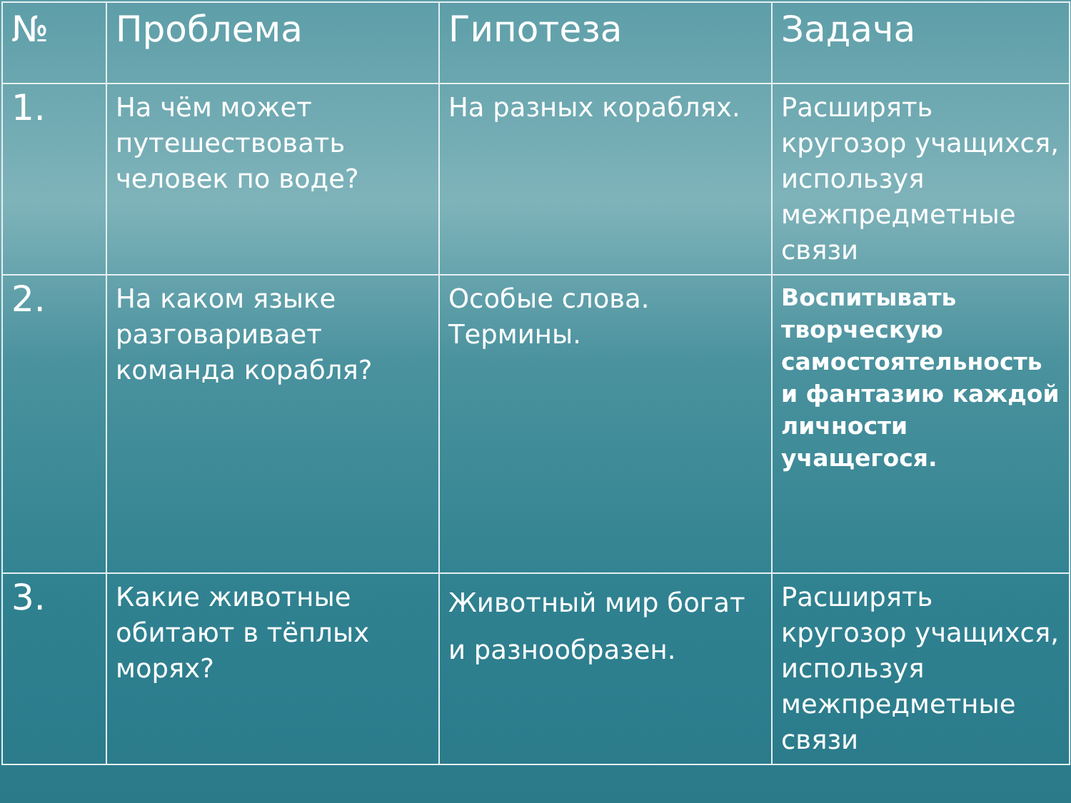| № | Проблема | Гипотеза | Задача |
| --- | --- | --- | --- |
| 1. | На чём может путешествовать человек по воде? | На разных кораблях. | Расширять кругозор учащихся, используя межпредметные связи |
| 2. | На каком языке разговаривает команда корабля? | Особые слова. Термины. | Воспитывать творческую самостоятельность и фантазию каждой личности учащегося. |
| 3. | Какие животные обитают в тёплых морях? | Животный мир богат и разнообразен. | Расширять кругозор учащихся, используя межпредметные связи |